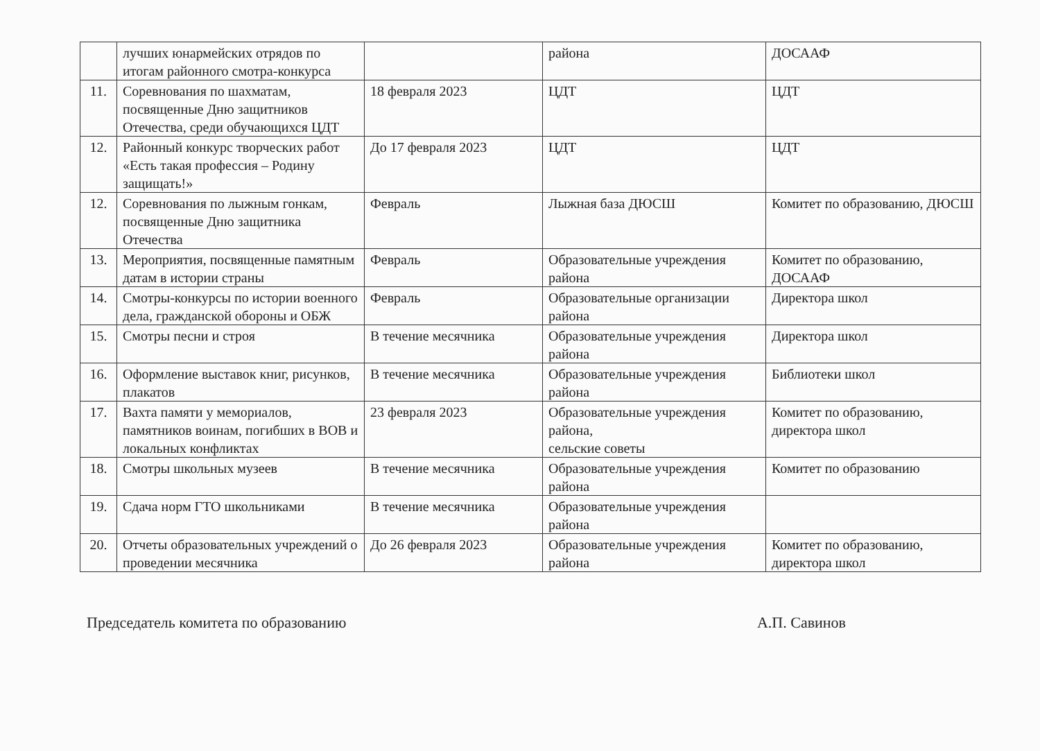| | лучших юнармейских отрядов по итогам районного смотра-конкурса | | района | ДОСААФ |
| 11. | Соревнования по шахматам, посвященные Дню защитников Отечества, среди обучающихся ЦДТ | 18 февраля 2023 | ЦДТ | ЦДТ |
| 12. | Районный конкурс творческих работ «Есть такая профессия – Родину защищать!» | До 17 февраля 2023 | ЦДТ | ЦДТ |
| 12. | Соревнования по лыжным гонкам, посвященные Дню защитника Отечества | Февраль | Лыжная база ДЮСШ | Комитет по образованию, ДЮСШ |
| 13. | Мероприятия, посвященные памятным датам в истории страны | Февраль | Образовательные учреждения района | Комитет по образованию, ДОСААФ |
| 14. | Смотры-конкурсы по истории военного дела, гражданской обороны и ОБЖ | Февраль | Образовательные организации района | Директора школ |
| 15. | Смотры песни и строя | В течение месячника | Образовательные учреждения района | Директора школ |
| 16. | Оформление выставок книг, рисунков, плакатов | В течение месячника | Образовательные учреждения района | Библиотеки школ |
| 17. | Вахта памяти у мемориалов, памятников воинам, погибших в ВОВ и локальных конфликтах | 23 февраля 2023 | Образовательные учреждения района, сельские советы | Комитет по образованию, директора школ |
| 18. | Смотры школьных музеев | В течение месячника | Образовательные учреждения района | Комитет по образованию |
| 19. | Сдача норм ГТО школьниками | В течение месячника | Образовательные учреждения района | |
| 20. | Отчеты образовательных учреждений о проведении месячника | До 26 февраля 2023 | Образовательные учреждения района | Комитет по образованию, директора школ |
Председатель комитета по образованию А.П. Савинов